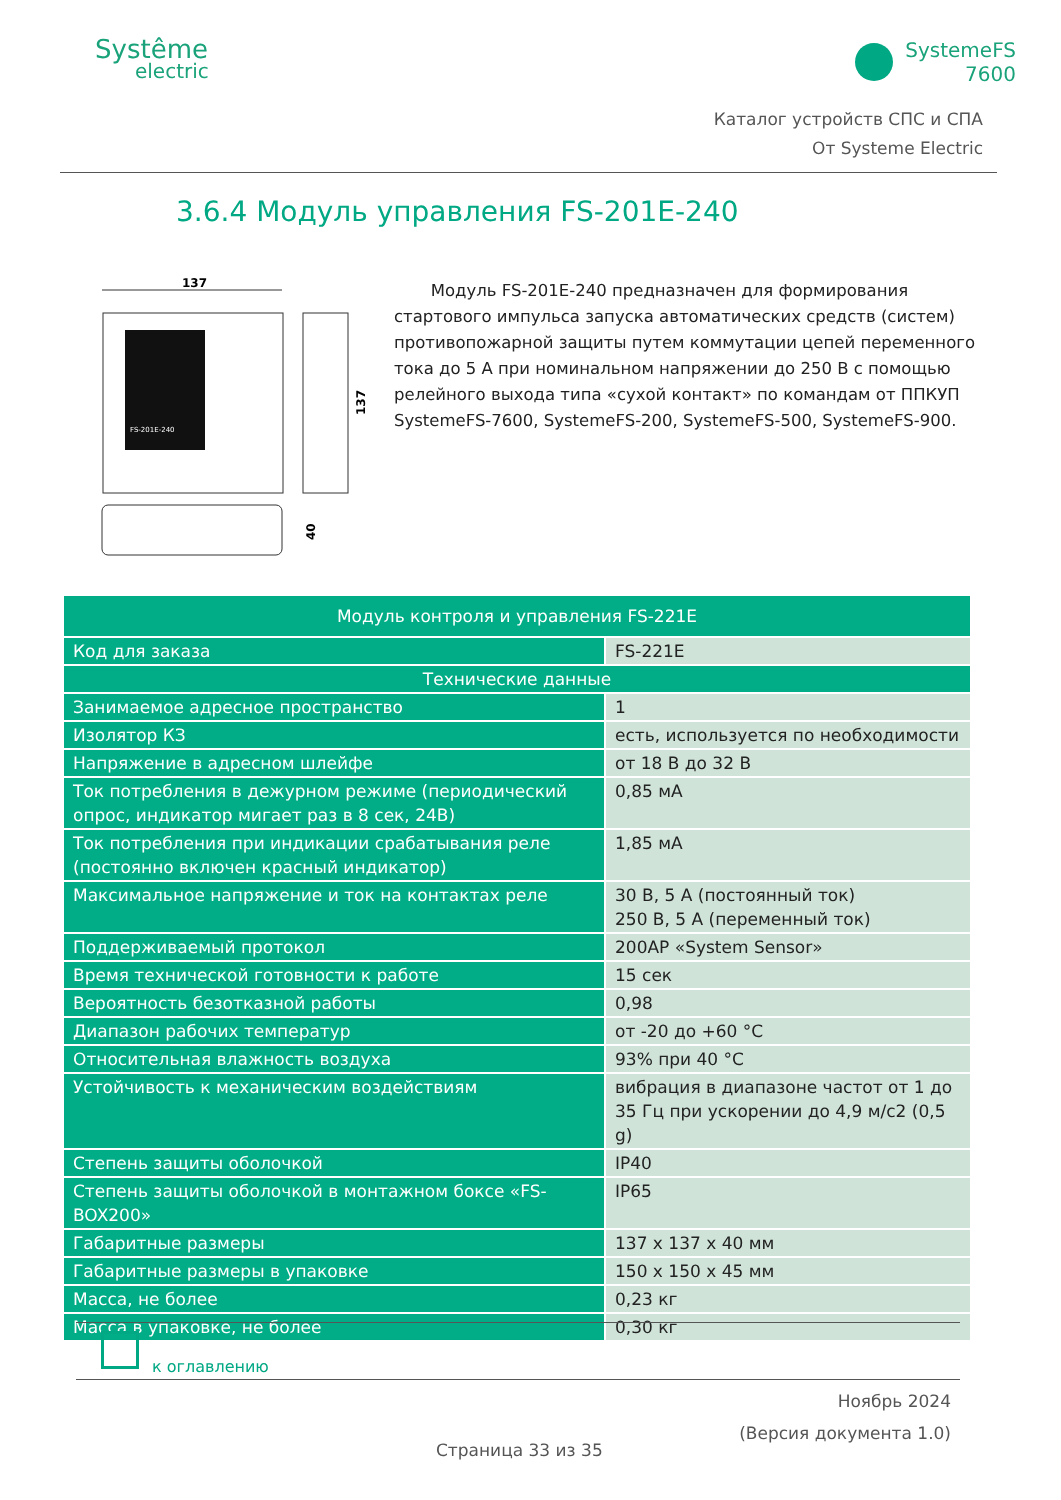Systême
electric
SystemeFS
7600
Каталог устройств СПС и СПА
От Systeme Electric
3.6.4 Модуль управления FS-201E-240
137
FS-201E-240
137
40
Модуль FS-201E-240 предназначен для формирования стартового импульса запуска автоматических средств (систем) противопожарной защиты путем коммутации цепей переменного тока до 5 А при номинальном напряжении до 250 В с помощью релейного выхода типа «сухой контакт» по командам от ППКУП SystemeFS-7600, SystemeFS-200, SystemeFS-500, SystemeFS-900.
| Модуль контроля и управления FS-221E | |
| --- | --- |
| Код для заказа | FS-221E |
| Технические данные | |
| Занимаемое адресное пространство | 1 |
| Изолятор КЗ | есть, используется по необходимости |
| Напряжение в адресном шлейфе | от 18 В до 32 В |
| Ток потребления в дежурном режиме (периодический опрос, индикатор мигает раз в 8 сек, 24В) | 0,85 мА |
| Ток потребления при индикации срабатывания реле (постоянно включен красный индикатор) | 1,85 мА |
| Максимальное напряжение и ток на контактах реле | 30 В, 5 А (постоянный ток) 250 В, 5 А (переменный ток) |
| Поддерживаемый протокол | 200AP «System Sensor» |
| Время технической готовности к работе | 15 сек |
| Вероятность безотказной работы | 0,98 |
| Диапазон рабочих температур | от -20 до +60 °C |
| Относительная влажность воздуха | 93% при 40 °C |
| Устойчивость к механическим воздействиям | вибрация в диапазоне частот от 1 до 35 Гц при ускорении до 4,9 м/с2 (0,5 g) |
| Степень защиты оболочкой | IP40 |
| Степень защиты оболочкой в монтажном боксе «FS-BOX200» | IP65 |
| Габаритные размеры | 137 x 137 x 40 мм |
| Габаритные размеры в упаковке | 150 x 150 x 45 мм |
| Масса, не более | 0,23 кг |
| Масса в упаковке, не более | 0,30 кг |
к оглавлению
Ноябрь 2024
(Версия документа 1.0)
Страница 33 из 35